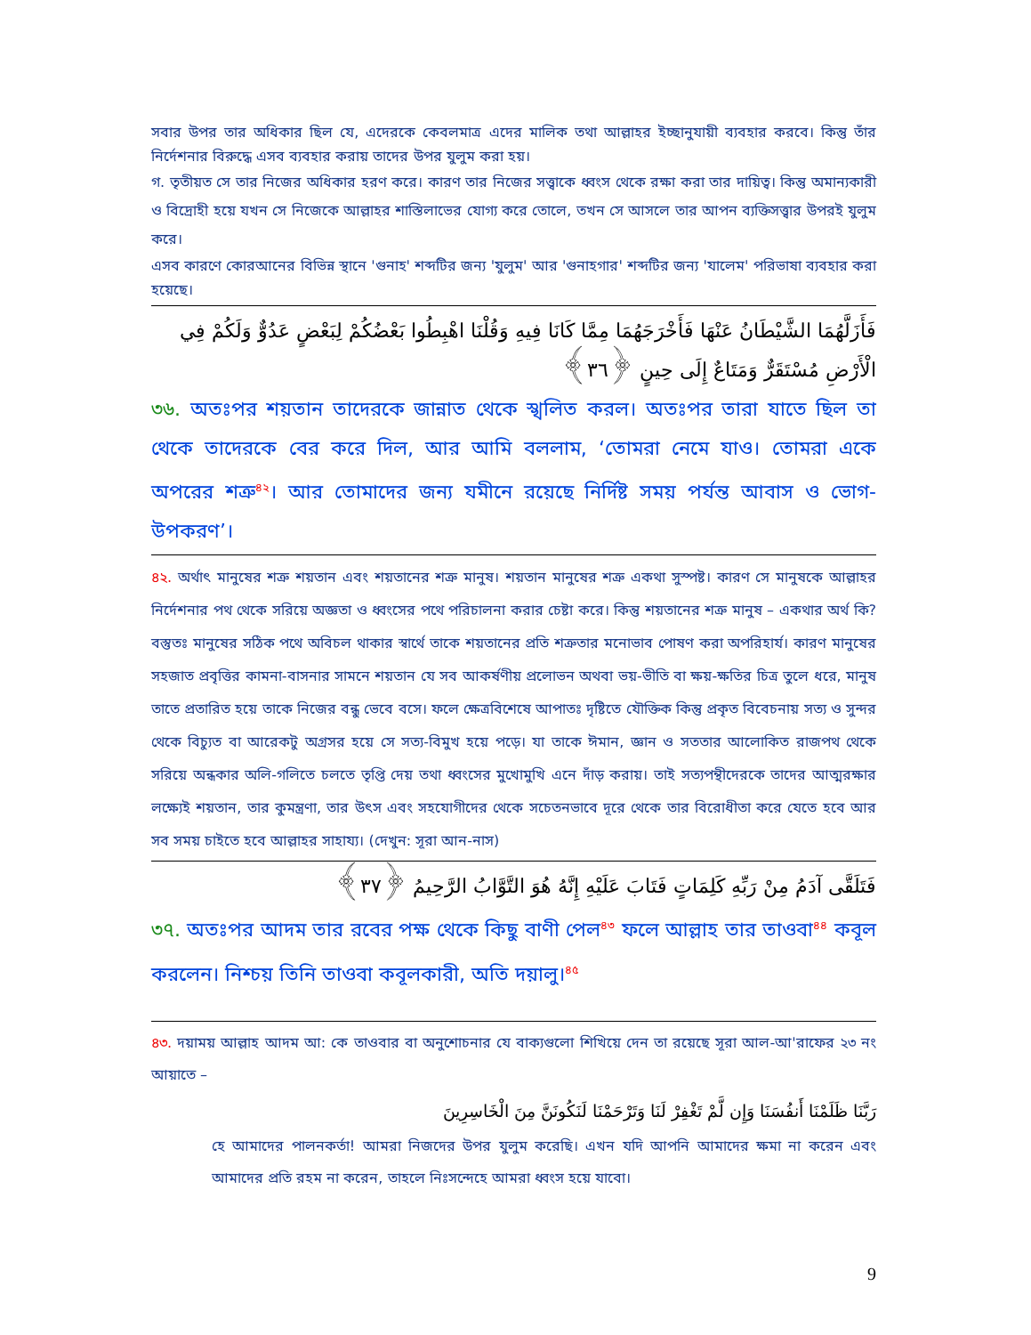সবার উপর তার অধিকার ছিল যে, এদেরকে কেবলমাত্র এদের মালিক তথা আল্লাহর ইচ্ছানুযায়ী ব্যবহার করবে। কিন্তু তাঁর নির্দেশনার বিরুদ্ধে এসব ব্যবহার করায় তাদের উপর যুলুম করা হয়।
গ. তৃতীয়ত সে তার নিজের অধিকার হরণ করে। কারণ তার নিজের সত্ত্বাকে ধ্বংস থেকে রক্ষা করা তার দায়িত্ব। কিন্তু অমান্যকারী ও বিদ্রোহী হয়ে যখন সে নিজেকে আল্লাহর শাস্তিলাভের যোগ্য করে তোলে, তখন সে আসলে তার আপন ব্যক্তিসত্ত্বার উপরই যুলুম করে।
এসব কারণে কোরআনের বিভিন্ন স্থানে 'গুনাহ' শব্দটির জন্য 'যুলুম' আর 'গুনাহগার' শব্দটির জন্য 'যালেম' পরিভাষা ব্যবহার করা হয়েছে।
فَأَزَلَّهُمَا الشَّيْطَانُ عَنْهَا فَأَخْرَجَهُمَا مِمَّا كَانَا فِيهِ وَقُلْنَا اهْبِطُوا بَعْضُكُمْ لِبَعْضٍ عَدُوٌّ وَلَكُمْ فِي الْأَرْضِ مُسْتَقَرٌّ وَمَتَاعٌ إِلَى حِينٍ ﴿٣٦﴾
৩৬. অতঃপর শয়তান তাদেরকে জান্নাত থেকে স্খলিত করল। অতঃপর তারা যাতে ছিল তা থেকে তাদেরকে বের করে দিল, আর আমি বললাম, ‘তোমরা নেমে যাও। তোমরা একে অপরের শত্রু<sup>৪২</sup>। আর তোমাদের জন্য যমীনে রয়েছে নির্দিষ্ট সময় পর্যন্ত আবাস ও ভোগ-উপকরণ’।
৪২. অর্থাৎ মানুষের শত্রু শয়তান এবং শয়তানের শত্রু মানুষ। শয়তান মানুষের শত্রু একথা সুস্পষ্ট। কারণ সে মানুষকে আল্লাহর নির্দেশনার পথ থেকে সরিয়ে অজ্ঞতা ও ধ্বংসের পথে পরিচালনা করার চেষ্টা করে। কিন্তু শয়তানের শত্রু মানুষ – একথার অর্থ কি? বস্তুতঃ মানুষের সঠিক পথে অবিচল থাকার স্বার্থে তাকে শয়তানের প্রতি শত্রুতার মনোভাব পোষণ করা অপরিহার্য। কারণ মানুষের সহজাত প্রবৃত্তির কামনা-বাসনার সামনে শয়তান যে সব আকর্ষণীয় প্রলোভন অথবা ভয়-ভীতি বা ক্ষয়-ক্ষতির চিত্র তুলে ধরে, মানুষ তাতে প্রতারিত হয়ে তাকে নিজের বন্ধু ভেবে বসে। ফলে ক্ষেত্রবিশেষে আপাতঃ দৃষ্টিতে যৌক্তিক কিন্তু প্রকৃত বিবেচনায় সত্য ও সুন্দর থেকে বিচ্যুত বা আরেকটু অগ্রসর হয়ে সে সত্য-বিমুখ হয়ে পড়ে। যা তাকে ঈমান, জ্ঞান ও সততার আলোকিত রাজপথ থেকে সরিয়ে অন্ধকার অলি-গলিতে চলতে তৃপ্তি দেয় তথা ধ্বংসের মুখোমুখি এনে দাঁড় করায়। তাই সত্যপন্থীদেরকে তাদের আত্মরক্ষার লক্ষ্যেই শয়তান, তার কুমন্ত্রণা, তার উৎস এবং সহযোগীদের থেকে সচেতনভাবে দূরে থেকে তার বিরোধীতা করে যেতে হবে আর সব সময় চাইতে হবে আল্লাহর সাহায্য। (দেখুন: সূরা আন-নাস)
فَتَلَقَّى آدَمُ مِنْ رَبِّهِ كَلِمَاتٍ فَتَابَ عَلَيْهِ إِنَّهُ هُوَ التَّوَّابُ الرَّحِيمُ ﴿٣٧﴾
৩৭. অতঃপর আদম তার রবের পক্ষ থেকে কিছু বাণী পেল<sup>৪৩</sup> ফলে আল্লাহ তার তাওবা<sup>৪৪</sup> কবূল করলেন। নিশ্চয় তিনি তাওবা কবূলকারী, অতি দয়ালু।<sup>৪৫</sup>
৪৩. দয়াময় আল্লাহ আদম আ: কে তাওবার বা অনুশোচনার যে বাক্যগুলো শিখিয়ে দেন তা রয়েছে সূরা আল-আ'রাফের ২৩ নং আয়াতে –
رَبَّنَا ظَلَمْنَا أَنفُسَنَا وَإِن لَّمْ تَغْفِرْ لَنَا وَتَرْحَمْنَا لَنَكُونَنَّ مِنَ الْخَاسِرِينَ
হে আমাদের পালনকর্তা! আমরা নিজদের উপর যুলুম করেছি। এখন যদি আপনি আমাদের ক্ষমা না করেন এবং আমাদের প্রতি রহম না করেন, তাহলে নিঃসন্দেহে আমরা ধ্বংস হয়ে যাবো।
9